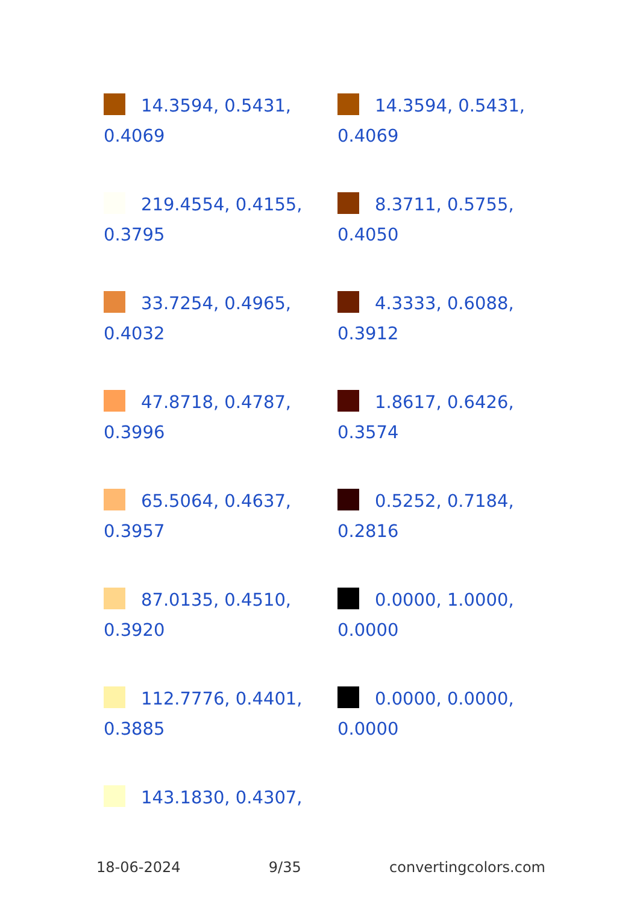14.3594, 0.5431,
0.4069
14.3594, 0.5431,
0.4069
219.4554, 0.4155,
0.3795
8.3711, 0.5755,
0.4050
33.7254, 0.4965,
0.4032
4.3333, 0.6088,
0.3912
47.8718, 0.4787,
0.3996
1.8617, 0.6426,
0.3574
65.5064, 0.4637,
0.3957
0.5252, 0.7184,
0.2816
87.0135, 0.4510,
0.3920
0.0000, 1.0000,
0.0000
112.7776, 0.4401,
0.3885
0.0000, 0.0000,
0.0000
143.1830, 0.4307,
18-06-2024 9/35 convertingcolors.com